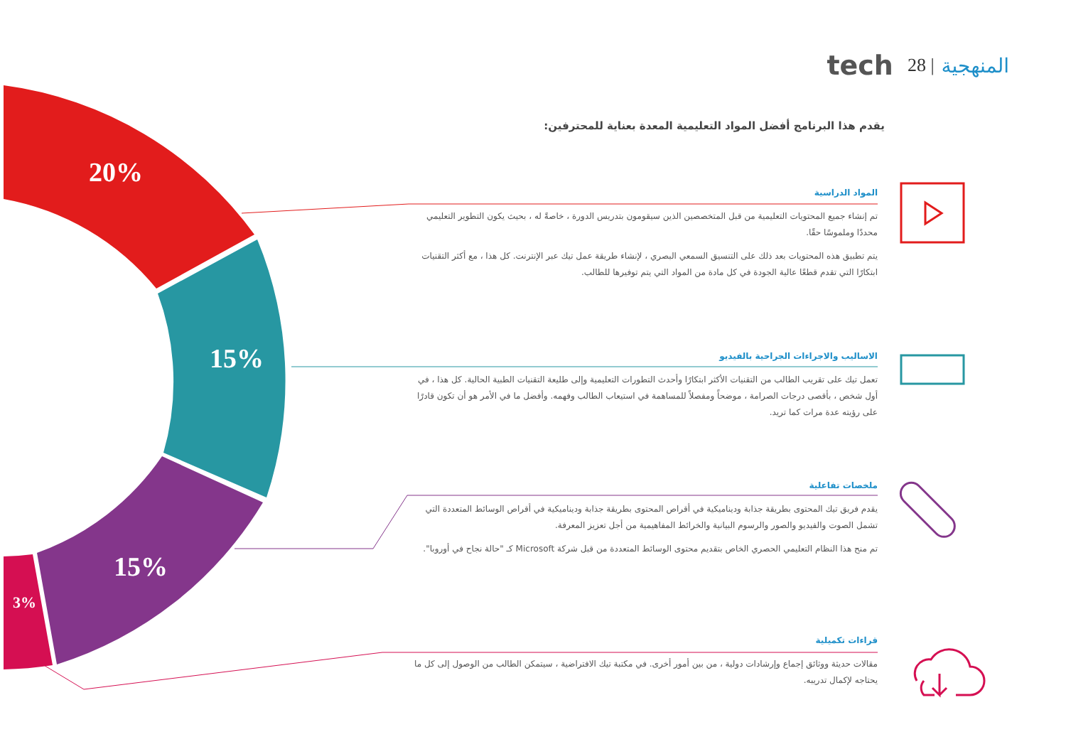20%
15%
15%
3%
المنهجية | 28 tech
يقدم هذا البرنامج أفضل المواد التعليمية المعدة بعناية للمحترفين:
المواد الدراسية
تم إنشاء جميع المحتويات التعليمية من قبل المتخصصين الذين سيقومون بتدريس الدورة ، خاصةً له ، بحيث يكون التطوير التعليمي محددًا وملموسًا حقًا.
يتم تطبيق هذه المحتويات بعد ذلك على التنسيق السمعي البصري ، لإنشاء طريقة عمل تيك عبر الإنترنت. كل هذا ، مع أكثر التقنيات ابتكارًا التي تقدم قطعًا عالية الجودة في كل مادة من المواد التي يتم توفيرها للطالب.
الاساليب والاجراءات الجراحية بالفيديو
تعمل تيك على تقريب الطالب من التقنيات الأكثر ابتكارًا وأحدث التطورات التعليمية وإلى طليعة التقنيات الطبية الحالية. كل هذا ، في أول شخص ، بأقصى درجات الصرامة ، موضحاً ومفصلاً للمساهمة في استيعاب الطالب وفهمه. وأفضل ما في الأمر هو أن تكون قادرًا على رؤيته عدة مرات كما تريد.
ملخصات تفاعلية
يقدم فريق تيك المحتوى بطريقة جذابة وديناميكية في أقراص المحتوى بطريقة جذابة وديناميكية في أقراص الوسائط المتعددة التي تشمل الصوت والفيديو والصور والرسوم البيانية والخرائط المفاهيمية من أجل تعزيز المعرفة.
تم منح هذا النظام التعليمي الحصري الخاص بتقديم محتوى الوسائط المتعددة من قبل شركة Microsoft كـ "حالة نجاح في أوروبا".
قراءات تكميلية
مقالات حديثة ووثائق إجماع وإرشادات دولية ، من بين أمور أخرى. في مكتبة تيك الافتراضية ، سيتمكن الطالب من الوصول إلى كل ما يحتاجه لإكمال تدريبه.